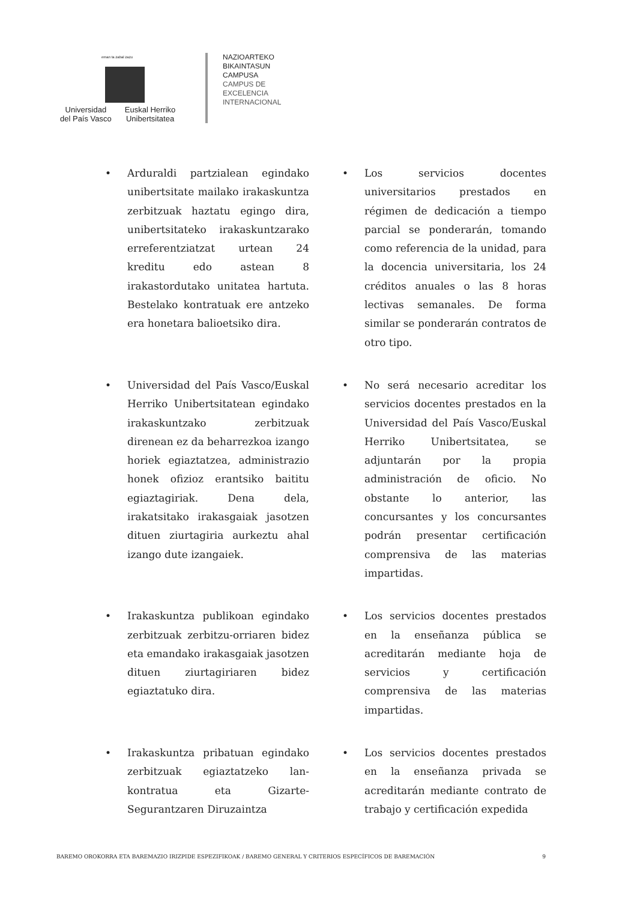eman ta zabal zazu
Universidad
del País Vasco
Euskal Herriko
Unibertsitatea
NAZIOARTEKO
BIKAINTASUN
CAMPUSA
CAMPUS DE
EXCELENCIA
INTERNACIONAL
• Arduraldi partzialean egindako unibertsitate mailako irakaskuntza zerbitzuak haztatu egingo dira, unibertsitateko irakaskuntzarako erreferentziatzat urtean 24 kreditu edo astean 8 irakastordutako unitatea hartuta. Bestelako kontratuak ere antzeko era honetara balioetsiko dira.
• Los servicios docentes universitarios prestados en régimen de dedicación a tiempo parcial se ponderarán, tomando como referencia de la unidad, para la docencia universitaria, los 24 créditos anuales o las 8 horas lectivas semanales. De forma similar se ponderarán contratos de otro tipo.
• Universidad del País Vasco/Euskal Herriko Unibertsitatean egindako irakaskuntzako zerbitzuak direnean ez da beharrezkoa izango horiek egiaztatzea, administrazio honek ofizioz erantsiko baititu egiaztagiriak. Dena dela, irakatsitako irakasgaiak jasotzen dituen ziurtagiria aurkeztu ahal izango dute izangaiek.
• No será necesario acreditar los servicios docentes prestados en la Universidad del País Vasco/Euskal Herriko Unibertsitatea, se adjuntarán por la propia administración de oficio. No obstante lo anterior, las concursantes y los concursantes podrán presentar certificación comprensiva de las materias impartidas.
• Irakaskuntza publikoan egindako zerbitzuak zerbitzu-orriaren bidez eta emandako irakasgaiak jasotzen dituen ziurtagiriaren bidez egiaztatuko dira.
• Los servicios docentes prestados en la enseñanza pública se acreditarán mediante hoja de servicios y certificación comprensiva de las materias impartidas.
• Irakaskuntza pribatuan egindako zerbitzuak egiaztatzeko lan-kontratua eta Gizarte-Segurantzaren Diruzaintza
• Los servicios docentes prestados en la enseñanza privada se acreditarán mediante contrato de trabajo y certificación expedida
BAREMO OROKORRA ETA BAREMAZIO IRIZPIDE ESPEZIFIKOAK / BAREMO GENERAL Y CRITERIOS ESPECÍFICOS DE BAREMACIÓN 9